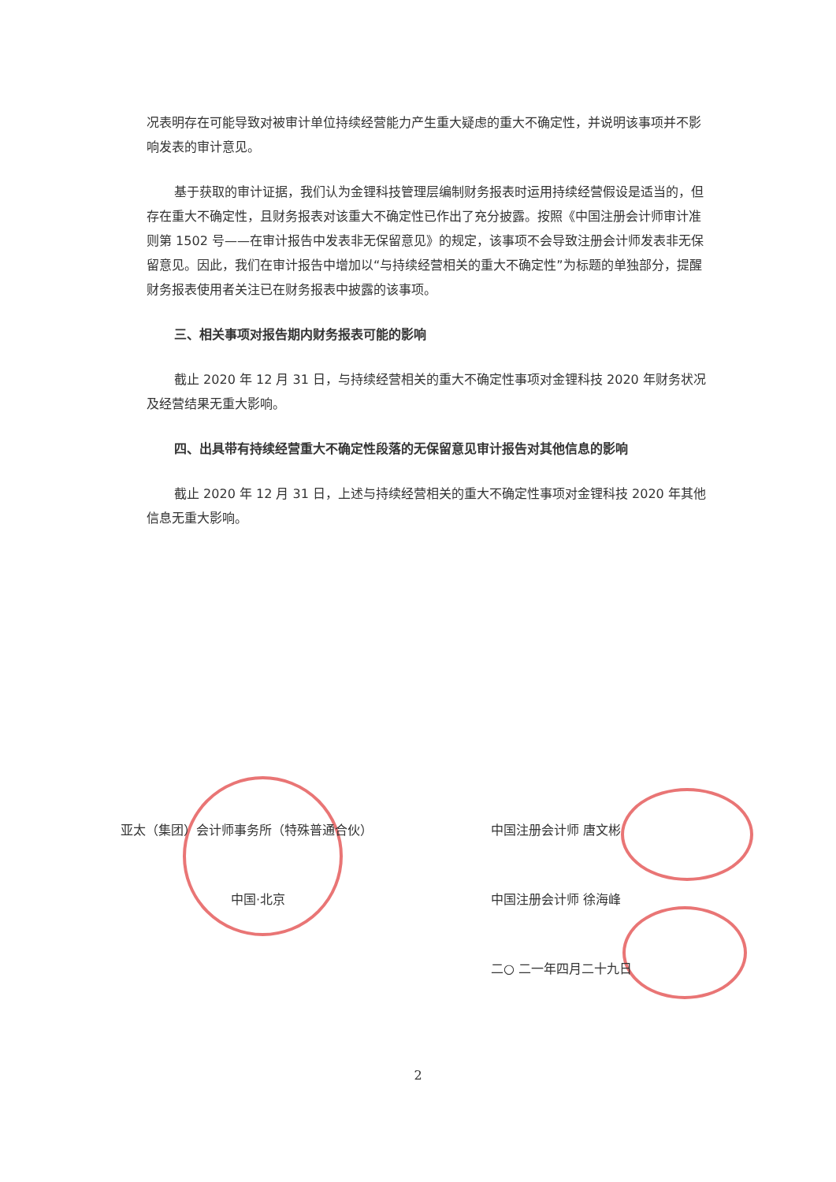况表明存在可能导致对被审计单位持续经营能力产生重大疑虑的重大不确定性，并说明该事项并不影响发表的审计意见。
基于获取的审计证据，我们认为金锂科技管理层编制财务报表时运用持续经营假设是适当的，但存在重大不确定性，且财务报表对该重大不确定性已作出了充分披露。按照《中国注册会计师审计准则第 1502 号——在审计报告中发表非无保留意见》的规定，该事项不会导致注册会计师发表非无保留意见。因此，我们在审计报告中增加以“与持续经营相关的重大不确定性”为标题的单独部分，提醒财务报表使用者关注已在财务报表中披露的该事项。
三、相关事项对报告期内财务报表可能的影响
截止 2020 年 12 月 31 日，与持续经营相关的重大不确定性事项对金锂科技 2020 年财务状况及经营结果无重大影响。
四、出具带有持续经营重大不确定性段落的无保留意见审计报告对其他信息的影响
截止 2020 年 12 月 31 日，上述与持续经营相关的重大不确定性事项对金锂科技 2020 年其他信息无重大影响。
亚太（集团）会计师事务所（特殊普通合伙） 中国注册会计师 唐文彬
中国·北京 中国注册会计师 徐海峰
二○ 二一年四月二十九日
2